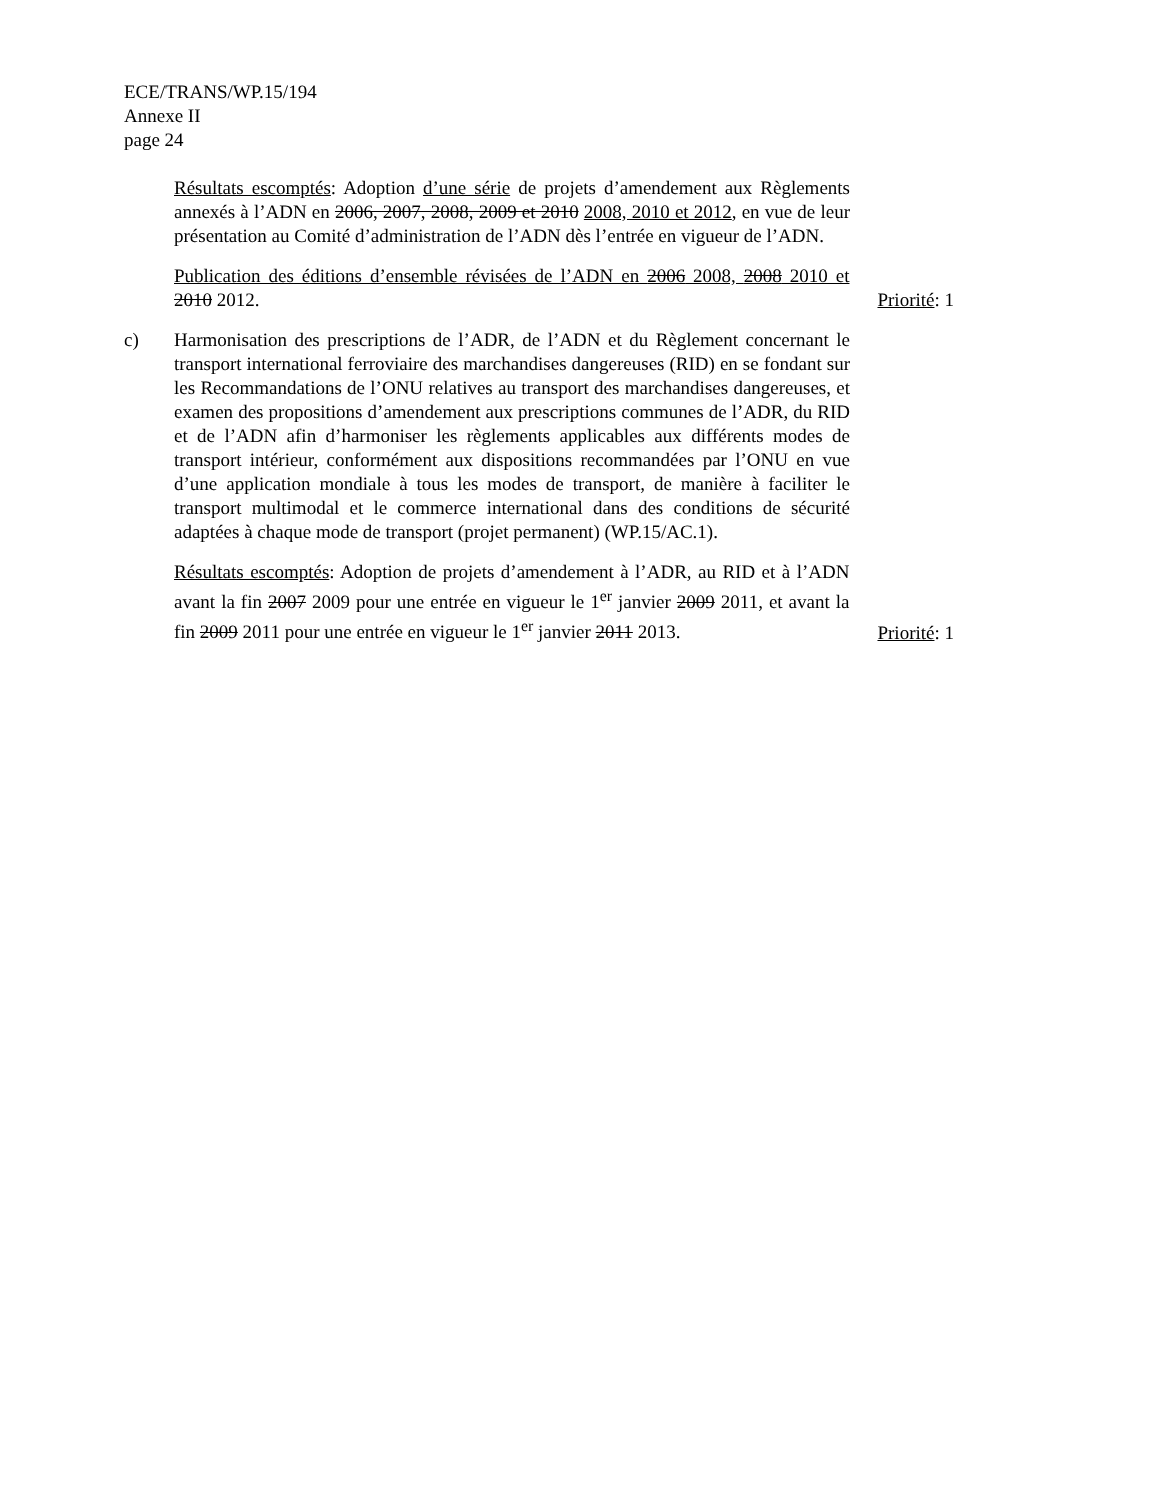ECE/TRANS/WP.15/194
Annexe II
page 24
Résultats escomptés: Adoption d’une série de projets d’amendement aux Règlements annexés à l’ADN en 2006, 2007, 2008, 2009 et 2010 2008, 2010 et 2012, en vue de leur présentation au Comité d’administration de l’ADN dès l’entrée en vigueur de l’ADN.
Publication des éditions d’ensemble révisées de l’ADN en 2006 2008, 2008 2010 et 2010 2012.
Priorité: 1
c) Harmonisation des prescriptions de l’ADR, de l’ADN et du Règlement concernant le transport international ferroviaire des marchandises dangereuses (RID) en se fondant sur les Recommandations de l’ONU relatives au transport des marchandises dangereuses, et examen des propositions d’amendement aux prescriptions communes de l’ADR, du RID et de l’ADN afin d’harmoniser les règlements applicables aux différents modes de transport intérieur, conformément aux dispositions recommandées par l’ONU en vue d’une application mondiale à tous les modes de transport, de manière à faciliter le transport multimodal et le commerce international dans des conditions de sécurité adaptées à chaque mode de transport (projet permanent) (WP.15/AC.1).
Résultats escomptés: Adoption de projets d’amendement à l’ADR, au RID et à l’ADN avant la fin 2007 2009 pour une entrée en vigueur le 1<sup>er</sup> janvier 2009 2011, et avant la fin 2009 2011 pour une entrée en vigueur le 1<sup>er</sup> janvier 2011 2013.
Priorité: 1